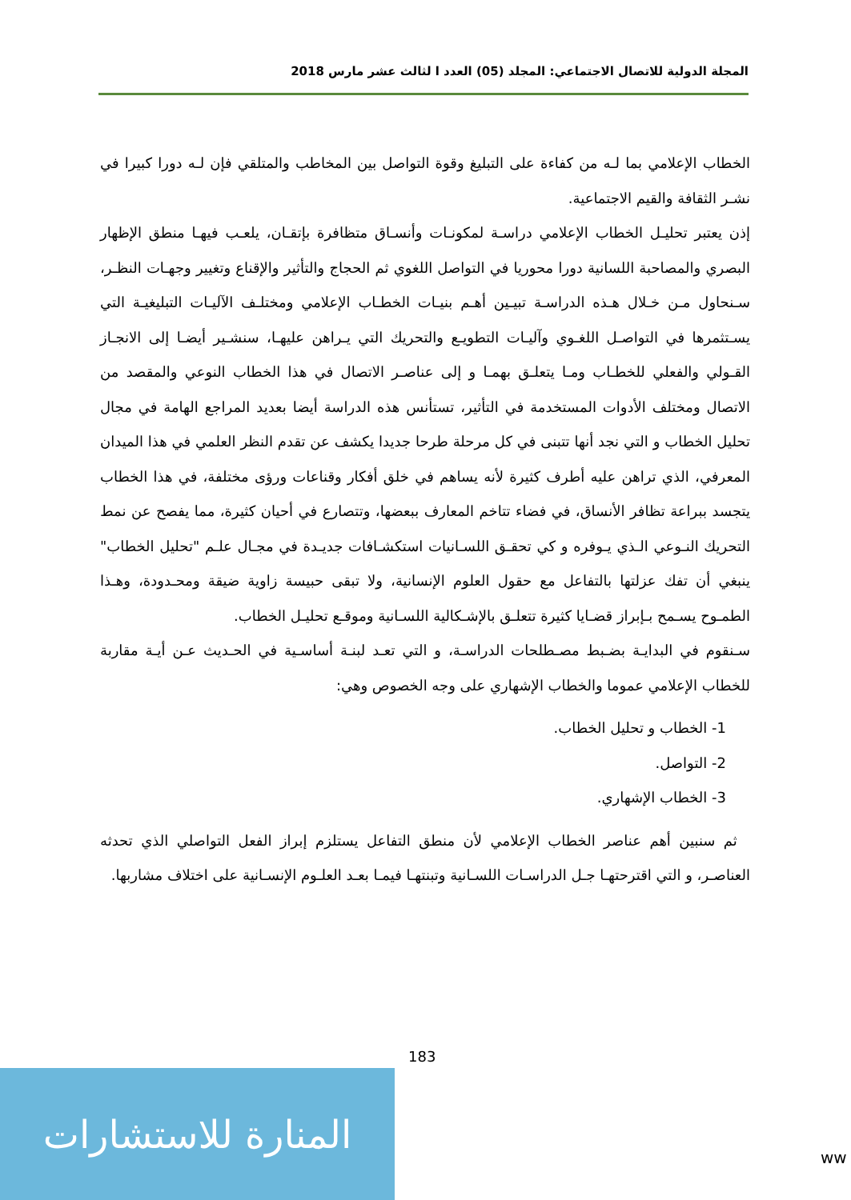المجلة الدولية للاتصال الاجتماعي: المجلد (05) العدد ا لثالث عشر مارس 2018
الخطاب الإعلامي بما لـه من كفاءة على التبليغ وقوة التواصل بين المخاطب والمتلقي فإن لـه دورا كبيرا في نشـر الثقافة والقيم الاجتماعية.
إذن يعتبر تحليـل الخطاب الإعلامي دراسـة لمكونـات وأنسـاق متظافرة بإتقـان، يلعـب فيهـا منطق الإظهار البصري والمصاحبة اللسانية دورا محوريا في التواصل اللغوي ثم الحجاج والتأثير والإقناع وتغيير وجهـات النظـر، سـنحاول مـن خـلال هـذه الدراسـة تبيـين أهـم بنيـات الخطـاب الإعلامي ومختلـف الآليـات التبليغيـة التي يسـتثمرها في التواصـل اللغـوي وآليـات التطويـع والتحريك التي يـراهن عليهـا، سنشـير أيضـا إلى الانجـاز القـولي والفعلي للخطـاب ومـا يتعلـق بهمـا و إلى عناصـر الاتصال في هذا الخطاب النوعي والمقصد من الاتصال ومختلف الأدوات المستخدمة في التأثير، تستأنس هذه الدراسة أيضا بعديد المراجع الهامة في مجال تحليل الخطاب و التي نجد أنها تتبنى في كل مرحلة طرحا جديدا يكشف عن تقدم النظر العلمي في هذا الميدان المعرفي، الذي تراهن عليه أطرف كثيرة لأنه يساهم في خلق أفكار وقناعات ورؤى مختلفة، في هذا الخطاب يتجسد ببراعة تظافر الأنساق، في فضاء تتاخم المعارف ببعضها، وتتصارع في أحيان كثيرة، مما يفصح عن نمط التحريك النـوعي الـذي يـوفره و كي تحقـق اللسـانيات استكشـافات جديـدة في مجـال علـم "تحليل الخطاب" ينبغي أن تفك عزلتها بالتفاعل مع حقول العلوم الإنسانية، ولا تبقى حبيسة زاوية ضيقة ومحـدودة، وهـذا الطمـوح يسـمح بـإبراز قضـايا كثيرة تتعلـق بالإشـكالية اللسـانية وموقـع تحليـل الخطاب.
سـنقوم في البدايـة بضـبط مصـطلحات الدراسـة، و التي تعـد لبنـة أساسـية في الحـديث عـن أيـة مقاربة للخطاب الإعلامي عموما والخطاب الإشهاري على وجه الخصوص وهي:
1- الخطاب و تحليل الخطاب.
2- التواصل.
3- الخطاب الإشهاري.
ثم سنبين أهم عناصر الخطاب الإعلامي لأن منطق التفاعل يستلزم إبراز الفعل التواصلي الذي تحدثه العناصـر، و التي اقترحتهـا جـل الدراسـات اللسـانية وتبنتهـا فيمـا بعـد العلـوم الإنسـانية على اختلاف مشاربها.
183
المنارة للاستشارات
ww